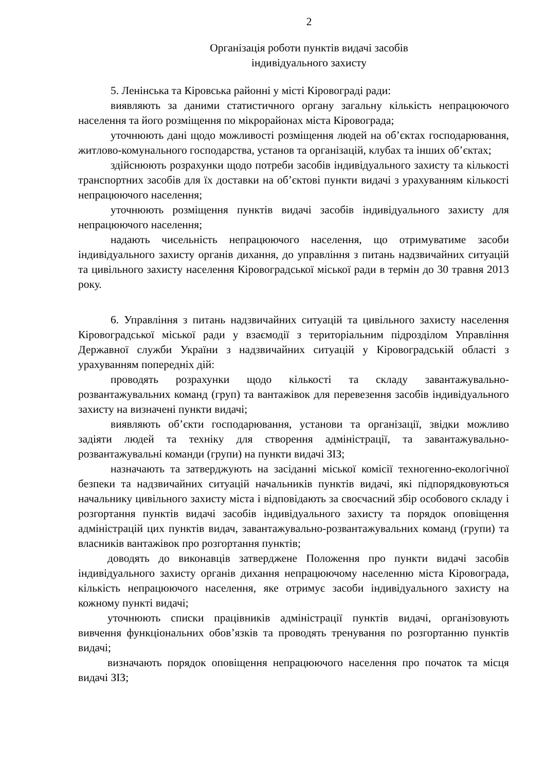2
Організація роботи пунктів видачі засобів
індивідуального захисту
5. Ленінська та Кіровська районні у місті Кіровограді ради:
виявляють за даними статистичного органу загальну кількість непрацюючого населення та його розміщення по мікрорайонах міста Кіровограда;
уточнюють дані щодо можливості розміщення людей на об’єктах господарювання, житлово-комунального господарства, установ та організацій, клубах та інших об’єктах;
здійснюють розрахунки щодо потреби засобів індивідуального захисту та кількості транспортних засобів для їх доставки на об’єктові пункти видачі з урахуванням кількості непрацюючого населення;
уточнюють розміщення пунктів видачі засобів індивідуального захисту для непрацюючого населення;
надають чисельність непрацюючого населення, що отримуватиме засоби індивідуального захисту органів дихання, до управління з питань надзвичайних ситуацій та цивільного захисту населення Кіровоградської міської ради в термін до 30 травня 2013 року.
6. Управління з питань надзвичайних ситуацій та цивільного захисту населення Кіровоградської міської ради у взаємодії з територіальним підрозділом Управління Державної служби України з надзвичайних ситуацій у Кіровоградській області з урахуванням попередніх дій:
проводять розрахунки щодо кількості та складу завантажувально-розвантажувальних команд (груп) та вантажівок для перевезення засобів індивідуального захисту на визначені пункти видачі;
виявляють об’єкти господарювання, установи та організації, звідки можливо задіяти людей та техніку для створення адміністрації, та завантажувально-розвантажувальні команди (групи) на пункти видачі ЗІЗ;
назначають та затверджують на засіданні міської комісії техногенно-екологічної безпеки та надзвичайних ситуацій начальників пунктів видачі, які підпорядковуються начальнику цивільного захисту міста і відповідають за своєчасний збір особового складу і розгортання пунктів видачі засобів індивідуального захисту та порядок оповіщення адміністрацій цих пунктів видач, завантажувально-розвантажувальних команд (групи) та власників вантажівок про розгортання пунктів;
доводять до виконавців затверджене Положення про пункти видачі засобів індивідуального захисту органів дихання непрацюючому населенню міста Кіровограда, кількість непрацюючого населення, яке отримує засоби індивідуального захисту на кожному пункті видачі;
уточнюють списки працівників адміністрації пунктів видачі, організовують вивчення функціональних обов’язків та проводять тренування по розгортанню пунктів видачі;
визначають порядок оповіщення непрацюючого населення про початок та місця видачі ЗІЗ;